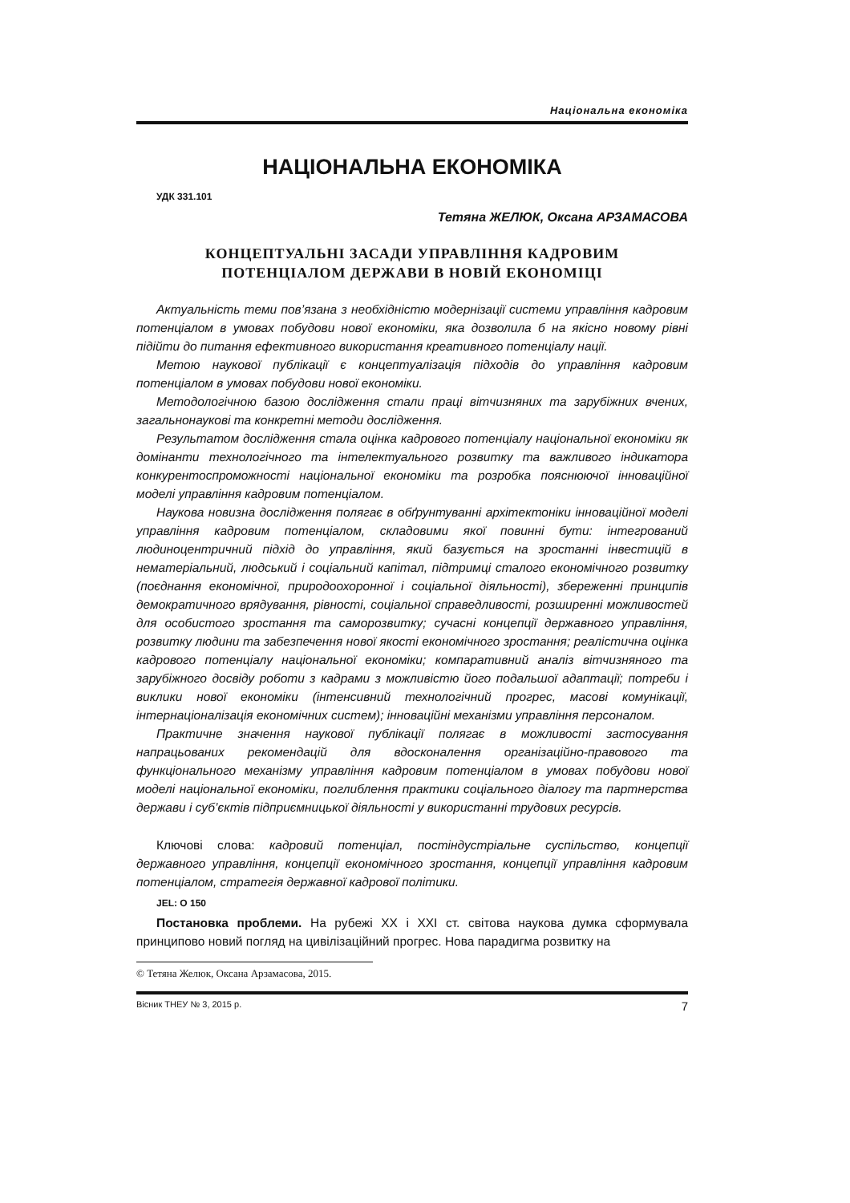Національна економіка
НАЦІОНАЛЬНА ЕКОНОМІКА
УДК 331.101
Тетяна ЖЕЛЮК, Оксана АРЗАМАСОВА
КОНЦЕПТУАЛЬНІ ЗАСАДИ УПРАВЛІННЯ КАДРОВИМ
ПОТЕНЦІАЛОМ ДЕРЖАВИ В НОВІЙ ЕКОНОМІЦІ
Актуальність теми пов’язана з необхідністю модернізації системи управління кадровим потенціалом в умовах побудови нової економіки, яка дозволила б на якісно новому рівні підійти до питання ефективного використання креативного потенціалу нації.
Метою наукової публікації є концептуалізація підходів до управління кадровим потенціалом в умовах побудови нової економіки.
Методологічною базою дослідження стали праці вітчизняних та зарубіжних вчених, загальнонаукові та конкретні методи дослідження.
Результатом дослідження стала оцінка кадрового потенціалу національної економіки як домінанти технологічного та інтелектуального розвитку та важливого індикатора конкурентоспроможності національної економіки та розробка пояснюючої інноваційної моделі управління кадровим потенціалом.
Наукова новизна дослідження полягає в обґрунтуванні архітектоніки інноваційної моделі управління кадровим потенціалом, складовими якої повинні бути: інтегрований людиноцентричний підхід до управління, який базується на зростанні інвестицій в нематеріальний, людський і соціальний капітал, підтримці сталого економічного розвитку (поєднання економічної, природоохоронної і соціальної діяльності), збереженні принципів демократичного врядування, рівності, соціальної справедливості, розширенні можливостей для особистого зростання та саморозвитку; сучасні концепції державного управління, розвитку людини та забезпечення нової якості економічного зростання; реалістична оцінка кадрового потенціалу національної економіки; компаративний аналіз вітчизняного та зарубіжного досвіду роботи з кадрами з можливістю його подальшої адаптації; потреби і виклики нової економіки (інтенсивний технологічний прогрес, масові комунікації, інтернаціоналізація економічних систем); інноваційні механізми управління персоналом.
Практичне значення наукової публікації полягає в можливості застосування напрацьованих рекомендацій для вдосконалення організаційно-правового та функціонального механізму управління кадровим потенціалом в умовах побудови нової моделі національної економіки, поглиблення практики соціального діалогу та партнерства держави і суб’єктів підприємницької діяльності у використанні трудових ресурсів.
Ключові слова: кадровий потенціал, постіндустріальне суспільство, концепції державного управління, концепції економічного зростання, концепції управління кадровим потенціалом, стратегія державної кадрової політики.
JEL: O 150
Постановка проблеми. На рубежі XX і XXI ст. світова наукова думка сформувала принципово новий погляд на цивілізаційний прогрес. Нова парадигма розвитку на
© Тетяна Желюк, Оксана Арзамасова, 2015.
Вісник ТНЕУ № 3, 2015 р. 7